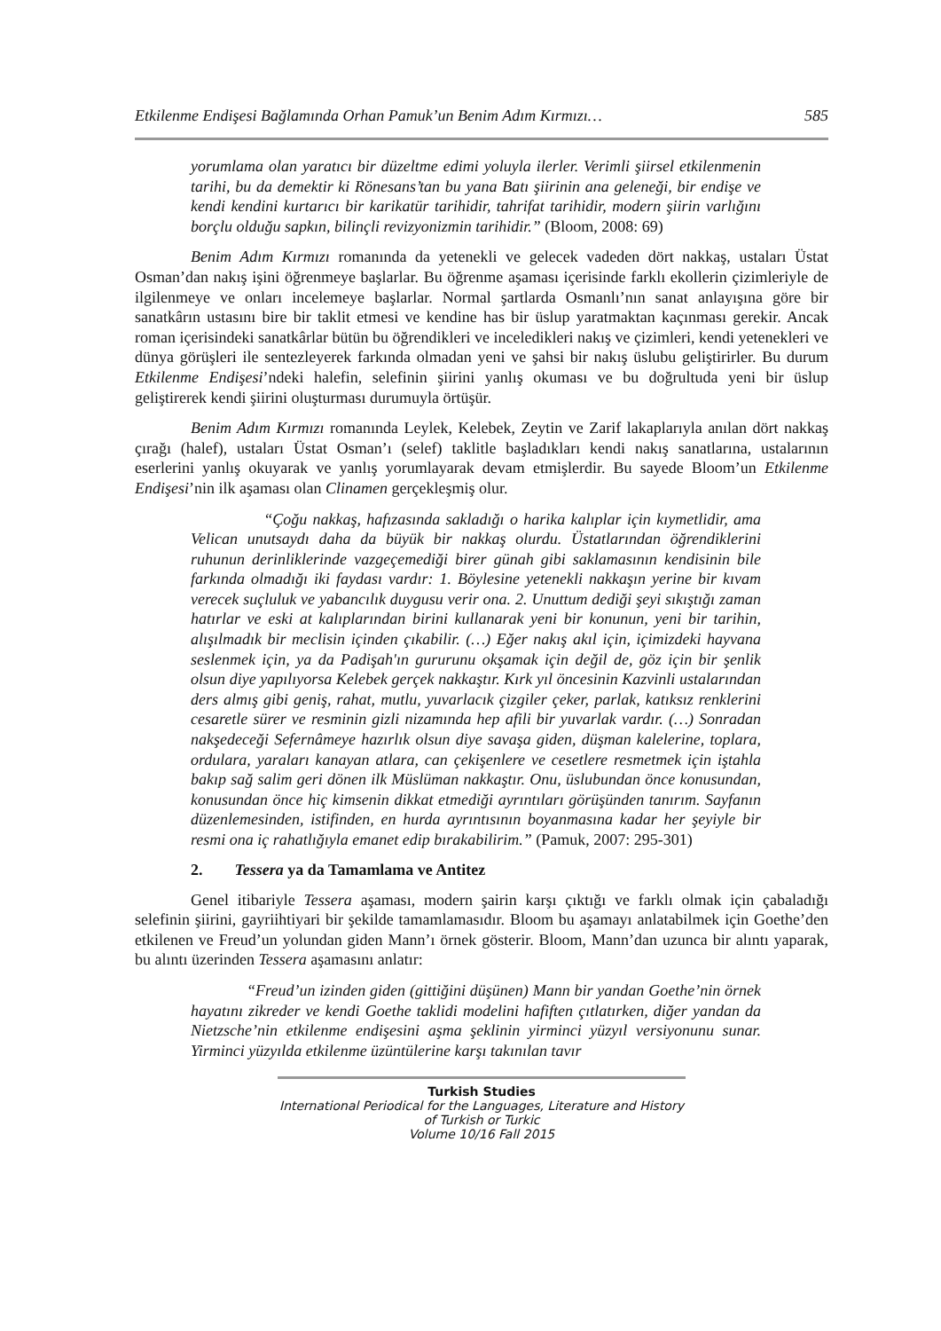Etkilenme Endişesi Bağlamında Orhan Pamuk’un Benim Adım Kırmızı… 585
yorumlama olan yaratıcı bir düzeltme edimi yoluyla ilerler. Verimli şiirsel etkilenmenin tarihi, bu da demektir ki Rönesans’tan bu yana Batı şiirinin ana geleneği, bir endişe ve kendi kendini kurtarıcı bir karikatür tarihidir, tahrifat tarihidir, modern şiirin varlığını borçlu olduğu sapkın, bilinçli revizyonizmin tarihidir.” (Bloom, 2008: 69)
Benim Adım Kırmızı romanında da yetenekli ve gelecek vadeden dört nakkaş, ustaları Üstat Osman’dan nakış işini öğrenmeye başlarlar. Bu öğrenme aşaması içerisinde farklı ekollerin çizimleriyle de ilgilenmeye ve onları incelemeye başlarlar. Normal şartlarda Osmanlı’nın sanat anlayışına göre bir sanatkârın ustasını bire bir taklit etmesi ve kendine has bir üslup yaratmaktan kaçınması gerekir. Ancak roman içerisindeki sanatkârlar bütün bu öğrendikleri ve inceledikleri nakış ve çizimleri, kendi yetenekleri ve dünya görüşleri ile sentezleyerek farkında olmadan yeni ve şahsi bir nakış üslubu geliştirirler. Bu durum Etkilenme Endişesi’ndeki halefin, selefinin şiirini yanlış okuması ve bu doğrultuda yeni bir üslup geliştirerek kendi şiirini oluşturması durumuyla örtüşür.
Benim Adım Kırmızı romanında Leylek, Kelebek, Zeytin ve Zarif lakaplarıyla anılan dört nakkaş çırağı (halef), ustaları Üstat Osman’ı (selef) taklitle başladıkları kendi nakış sanatlarına, ustalarının eserlerini yanlış okuyarak ve yanlış yorumlayarak devam etmişlerdir. Bu sayede Bloom’un Etkilenme Endişesi’nin ilk aşaması olan Clinamen gerçekleşmiş olur.
“Çoğu nakkaş, hafızasında sakladığı o harika kalıplar için kıymetlidir, ama Velican unutsaydı daha da büyük bir nakkaş olurdu. Üstatlarından öğrendiklerini ruhunun derinliklerinde vazgeçemediği birer günah gibi saklamasının kendisinin bile farkında olmadığı iki faydası vardır: 1. Böylesine yetenekli nakkaşın yerine bir kıvam verecek suçluluk ve yabancılık duygusu verir ona. 2. Unuttum dediği şeyi sıkıştığı zaman hatırlar ve eski at kalıplarından birini kullanarak yeni bir konunun, yeni bir tarihin, alışılmadık bir meclisin içinden çıkabilir. (…) Eğer nakış akıl için, içimizdeki hayvana seslenmek için, ya da Padişah'ın gururunu okşamak için değil de, göz için bir şenlik olsun diye yapılıyorsa Kelebek gerçek nakkaştır. Kırk yıl öncesinin Kazvinli ustalarından ders almış gibi geniş, rahat, mutlu, yuvarlacık çizgiler çeker, parlak, katıksız renklerini cesaretle sürer ve resminin gizli nizamında hep afili bir yuvarlak vardır. (…) Sonradan nakşedeceği Sefernâmeye hazırlık olsun diye savaşa giden, düşman kalelerine, toplara, ordulara, yaraları kanayan atlara, can çekişenlere ve cesetlere resmetmek için iştahla bakıp sağ salim geri dönen ilk Müslüman nakkaştır. Onu, üslubundan önce konusundan, konusundan önce hiç kimsenin dikkat etmediği ayrıntıları görüşünden tanırım. Sayfanın düzenlemesinden, istifinden, en hurda ayrıntısının boyanmasına kadar her şeyiyle bir resmi ona iç rahatlığıyla emanet edip bırakabilirim.” (Pamuk, 2007: 295-301)
2. Tessera ya da Tamamlama ve Antitez
Genel itibariyle Tessera aşaması, modern şairin karşı çıktığı ve farklı olmak için çabaladığı selefinin şiirini, gayriihtiyari bir şekilde tamamlamasıdır. Bloom bu aşamayı anlatabilmek için Goethe’den etkilenen ve Freud’un yolundan giden Mann’ı örnek gösterir. Bloom, Mann’dan uzunca bir alıntı yaparak, bu alıntı üzerinden Tessera aşamasını anlatır:
“Freud’un izinden giden (gittiğini düşünen) Mann bir yandan Goethe’nin örnek hayatını zikreder ve kendi Goethe taklidi modelini hafiften çıtlatırken, diğer yandan da Nietzsche’nin etkilenme endişesini aşma şeklinin yirminci yüzyıl versiyonunu sunar. Yirminci yüzyılda etkilenme üzüntülerine karşı takınılan tavır
Turkish Studies
International Periodical for the Languages, Literature and History of Turkish or Turkic
Volume 10/16 Fall 2015